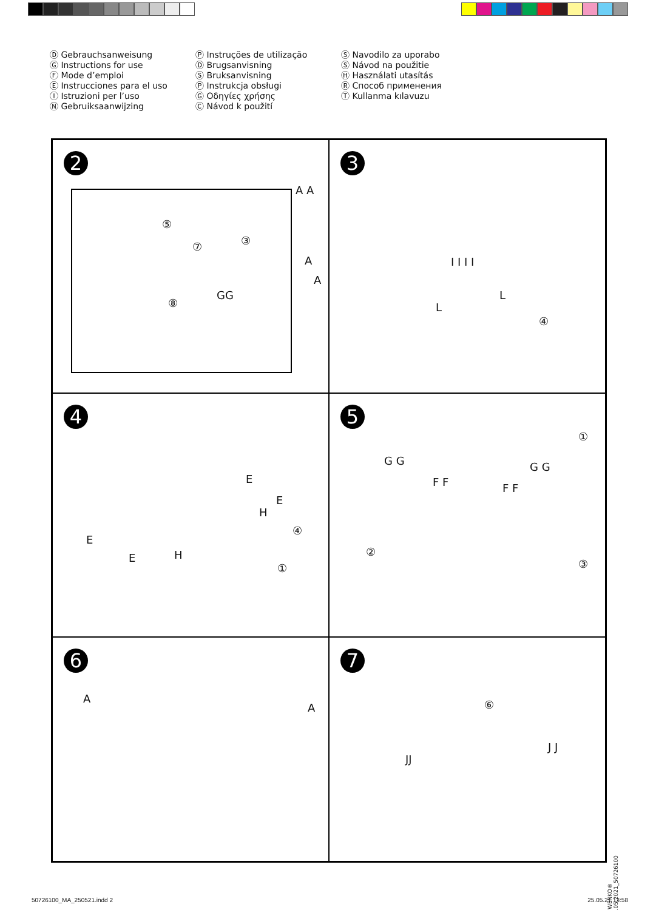Ⓓ Gebrauchsanweisung
Ⓖ Instructions for use
Ⓕ Mode d’emploi
Ⓔ Instrucciones para el uso
Ⓘ Istruzioni per l’uso
Ⓝ Gebruiksaanwijzing
Ⓟ Instruções de utilização
Ⓓ Brugsanvisning
Ⓢ Bruksanvisning
Ⓟ Instrukcja obsługi
Ⓖ Οδηγίες χρήσης
Ⓒ Návod k použití
Ⓢ Navodilo za uporabo
Ⓢ Návod na použitie
Ⓗ Használati utasítás
Ⓡ Способ применения
Ⓣ Kullanma kılavuzu
2
A A
⑤
⑦ ③
A
A
GG
⑧
3
I I I I
L
L
④
4
E
E
H
④
E
E H
①
5
①
G G G G
F F F F
②
③
6
A
A
7
⑥
JJ
J J
© WENKO® 25.05.2021_50726100
50726100_MA_250521.indd 2 25.05.21 13:58